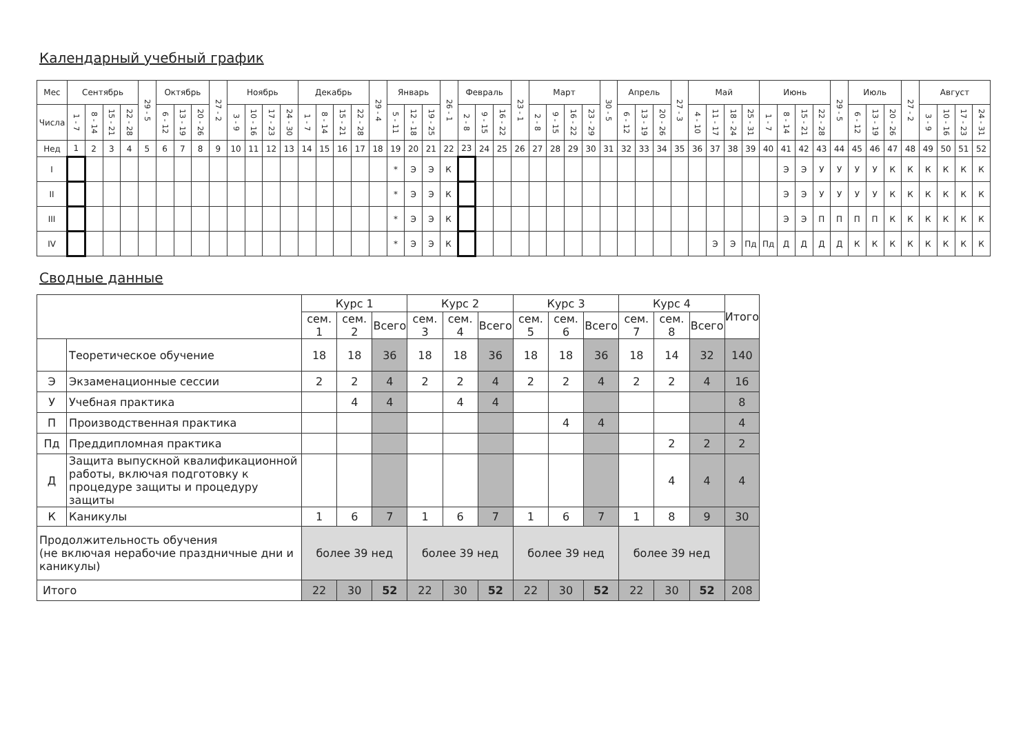Календарный учебный график
| Мес | Сентябрь | | | | 29 - 5 | Октябрь | | | 27 - 2 | Ноябрь | | | | Декабрь | | | | 29 - 4 | Январь | | | 26 - 1 | Февраль | | | 23 - 1 | Март | | | | 30 - 5 | Апрель | | | 27 - 3 | Май | | | | Июнь | | | | 29 - 5 | Июль | | | 27 - 2 | Август | | | |
| --- | --- | --- | --- | --- | --- | --- | --- | --- | --- | --- | --- | --- | --- | --- | --- | --- | --- | --- | --- | --- | --- | --- | --- | --- | --- | --- | --- | --- | --- | --- | --- | --- | --- | --- | --- | --- | --- | --- | --- | --- | --- | --- | --- | --- | --- | --- | --- | --- | --- | --- | --- | --- |
| Числа | 1 - 7 | 8 - 14 | 15 - 21 | 22 - 28 | | 6 - 12 | 13 - 19 | 20 - 26 | | 3 - 9 | 10 - 16 | 17 - 23 | 24 - 30 | 1 - 7 | 8 - 14 | 15 - 21 | 22 - 28 | | 5 - 11 | 12 - 18 | 19 - 25 | | 2 - 8 | 9 - 15 | 16 - 22 | | 2 - 8 | 9 - 15 | 16 - 22 | 23 - 29 | | 6 - 12 | 13 - 19 | 20 - 26 | | 4 - 10 | 11 - 17 | 18 - 24 | 25 - 31 | 1 - 7 | 8 - 14 | 15 - 21 | 22 - 28 | | 6 - 12 | 13 - 19 | 20 - 26 | | 3 - 9 | 10 - 16 | 17 - 23 | 24 - 31 |
| Нед | 1 | 2 | 3 | 4 | 5 | 6 | 7 | 8 | 9 | 10 | 11 | 12 | 13 | 14 | 15 | 16 | 17 | 18 | 19 | 20 | 21 | 22 | 23 | 24 | 25 | 26 | 27 | 28 | 29 | 30 | 31 | 32 | 33 | 34 | 35 | 36 | 37 | 38 | 39 | 40 | 41 | 42 | 43 | 44 | 45 | 46 | 47 | 48 | 49 | 50 | 51 | 52 |
| I | | | | | | | | | | | | | | | | | | | * | Э | Э | К | | | | | | | | | | | | | | | | | | | Э | Э | У | У | У | У | К | К | К | К | К | К |
| II | | | | | | | | | | | | | | | | | | | * | Э | Э | К | | | | | | | | | | | | | | | | | | | Э | Э | У | У | У | У | К | К | К | К | К | К |
| III | | | | | | | | | | | | | | | | | | | * | Э | Э | К | | | | | | | | | | | | | | | | | | | Э | Э | П | П | П | П | К | К | К | К | К | К |
| IV | | | | | | | | | | | | | | | | | | | * | Э | Э | К | | | | | | | | | | | | | | | Э | Э | Пд | Пд | Д | Д | Д | Д | К | К | К | К | К | К | К | К |
Сводные данные
| | | Курс 1 | | | Курс 2 | | | Курс 3 | | | Курс 4 | | | Итого |
| | | сем. 1 | сем. 2 | Всего | сем. 3 | сем. 4 | Всего | сем. 5 | сем. 6 | Всего | сем. 7 | сем. 8 | Всего | |
| | Теоретическое обучение | 18 | 18 | 36 | 18 | 18 | 36 | 18 | 18 | 36 | 18 | 14 | 32 | 140 |
| Э | Экзаменационные сессии | 2 | 2 | 4 | 2 | 2 | 4 | 2 | 2 | 4 | 2 | 2 | 4 | 16 |
| У | Учебная практика | | 4 | 4 | | 4 | 4 | | | | | | | 8 |
| П | Производственная практика | | | | | | | | 4 | 4 | | | | 4 |
| Пд | Преддипломная практика | | | | | | | | | | | 2 | 2 | 2 |
| Д | Защита выпускной квалификационной работы, включая подготовку к процедуре защиты и процедуру защиты | | | | | | | | | | | 4 | 4 | 4 |
| К | Каникулы | 1 | 6 | 7 | 1 | 6 | 7 | 1 | 6 | 7 | 1 | 8 | 9 | 30 |
| Продолжительность обучения (не включая нерабочие праздничные дни и каникулы) | | более 39 нед | | | более 39 нед | | | более 39 нед | | | более 39 нед | | | |
| Итого | | 22 | 30 | 52 | 22 | 30 | 52 | 22 | 30 | 52 | 22 | 30 | 52 | 208 |